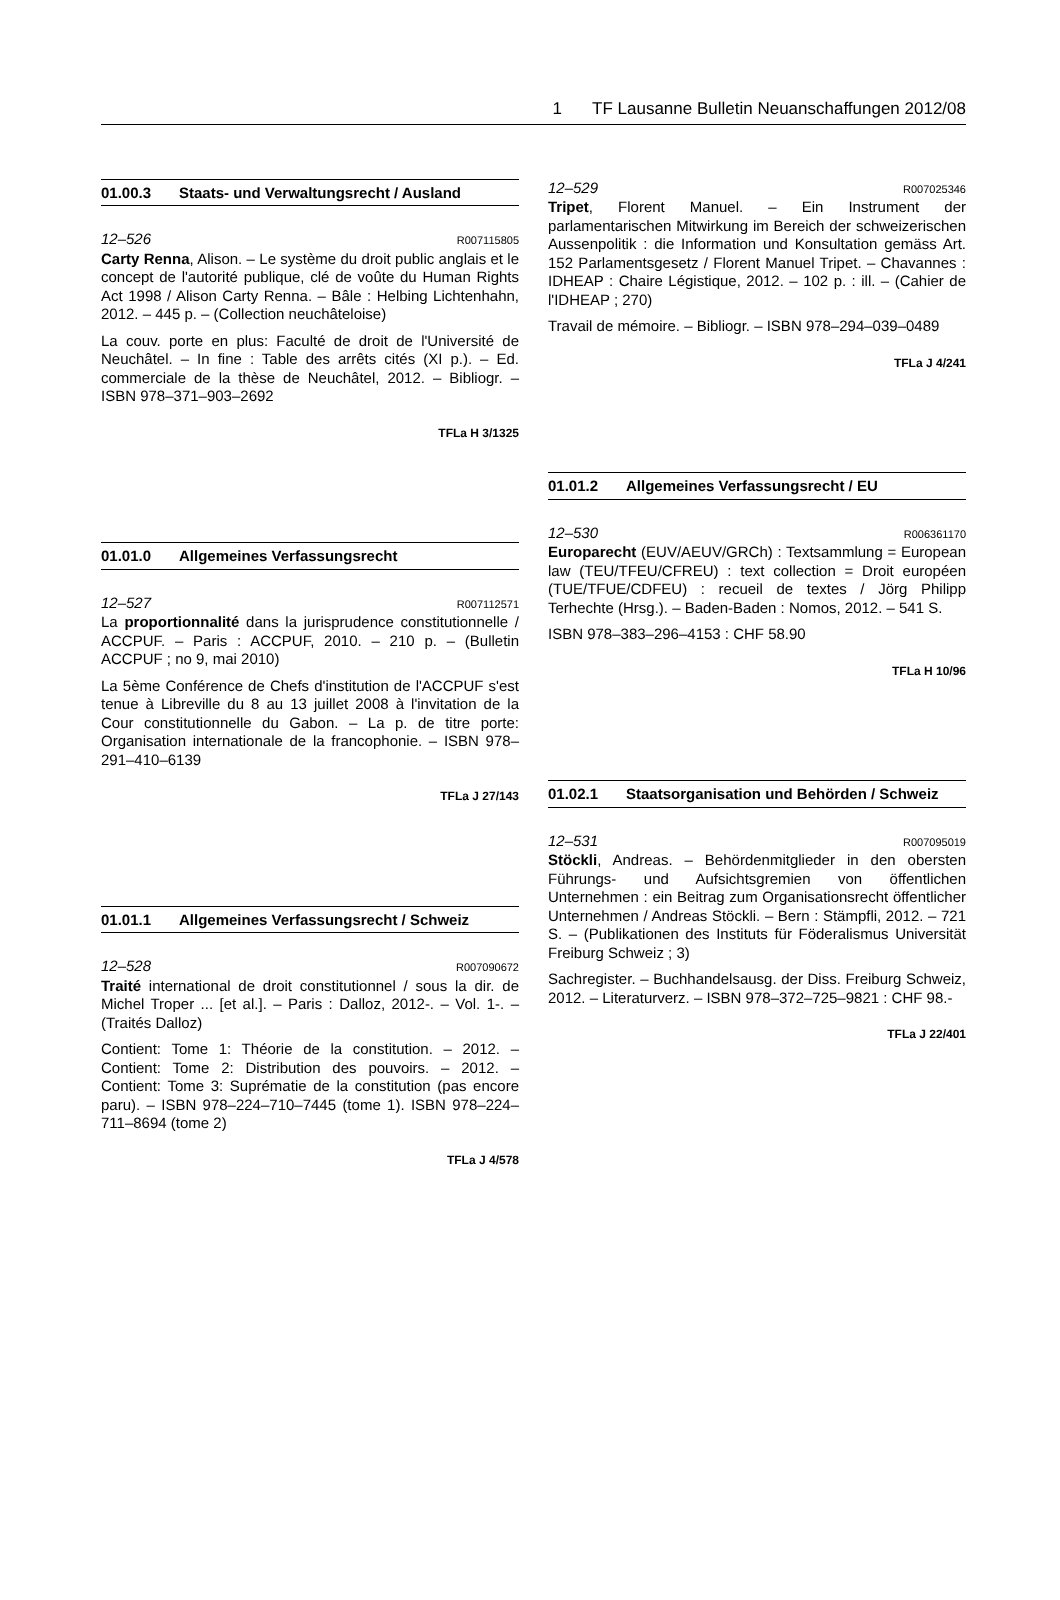1 TF Lausanne Bulletin Neuanschaffungen 2012/08
01.00.3 Staats- und Verwaltungsrecht / Ausland
12–526 R007115805
Carty Renna, Alison. – Le système du droit public anglais et le concept de l'autorité publique, clé de voûte du Human Rights Act 1998 / Alison Carty Renna. – Bâle : Helbing Lichtenhahn, 2012. – 445 p. – (Collection neuchâteloise)
La couv. porte en plus: Faculté de droit de l'Université de Neuchâtel. – In fine : Table des arrêts cités (XI p.). – Ed. commerciale de la thèse de Neuchâtel, 2012. – Bibliogr. – ISBN 978–371–903–2692
TFLa H 3/1325
01.01.0 Allgemeines Verfassungsrecht
12–527 R007112571
La proportionnalité dans la jurisprudence constitutionnelle / ACCPUF. – Paris : ACCPUF, 2010. – 210 p. – (Bulletin ACCPUF ; no 9, mai 2010)
La 5ème Conférence de Chefs d'institution de l'ACCPUF s'est tenue à Libreville du 8 au 13 juillet 2008 à l'invitation de la Cour constitutionnelle du Gabon. – La p. de titre porte: Organisation internationale de la francophonie. – ISBN 978–291–410–6139
TFLa J 27/143
01.01.1 Allgemeines Verfassungsrecht / Schweiz
12–528 R007090672
Traité international de droit constitutionnel / sous la dir. de Michel Troper ... [et al.]. – Paris : Dalloz, 2012-. – Vol. 1-. – (Traités Dalloz)
Contient: Tome 1: Théorie de la constitution. – 2012. – Contient: Tome 2: Distribution des pouvoirs. – 2012. – Contient: Tome 3: Suprématie de la constitution (pas encore paru). – ISBN 978–224–710–7445 (tome 1). ISBN 978–224–711–8694 (tome 2)
TFLa J 4/578
12–529 R007025346
Tripet, Florent Manuel. – Ein Instrument der parlamentarischen Mitwirkung im Bereich der schweizerischen Aussenpolitik : die Information und Konsultation gemäss Art. 152 Parlamentsgesetz / Florent Manuel Tripet. – Chavannes : IDHEAP : Chaire Légistique, 2012. – 102 p. : ill. – (Cahier de l'IDHEAP ; 270)
Travail de mémoire. – Bibliogr. – ISBN 978–294–039–0489
TFLa J 4/241
01.01.2 Allgemeines Verfassungsrecht / EU
12–530 R006361170
Europarecht (EUV/AEUV/GRCh) : Textsammlung = European law (TEU/TFEU/CFREU) : text collection = Droit européen (TUE/TFUE/CDFEU) : recueil de textes / Jörg Philipp Terhechte (Hrsg.). – Baden-Baden : Nomos, 2012. – 541 S.
ISBN 978–383–296–4153 : CHF 58.90
TFLa H 10/96
01.02.1 Staatsorganisation und Behörden / Schweiz
12–531 R007095019
Stöckli, Andreas. – Behördenmitglieder in den obersten Führungs- und Aufsichtsgremien von öffentlichen Unternehmen : ein Beitrag zum Organisationsrecht öffentlicher Unternehmen / Andreas Stöckli. – Bern : Stämpfli, 2012. – 721 S. – (Publikationen des Instituts für Föderalismus Universität Freiburg Schweiz ; 3)
Sachregister. – Buchhandelsausg. der Diss. Freiburg Schweiz, 2012. – Literaturverz. – ISBN 978–372–725–9821 : CHF 98.-
TFLa J 22/401